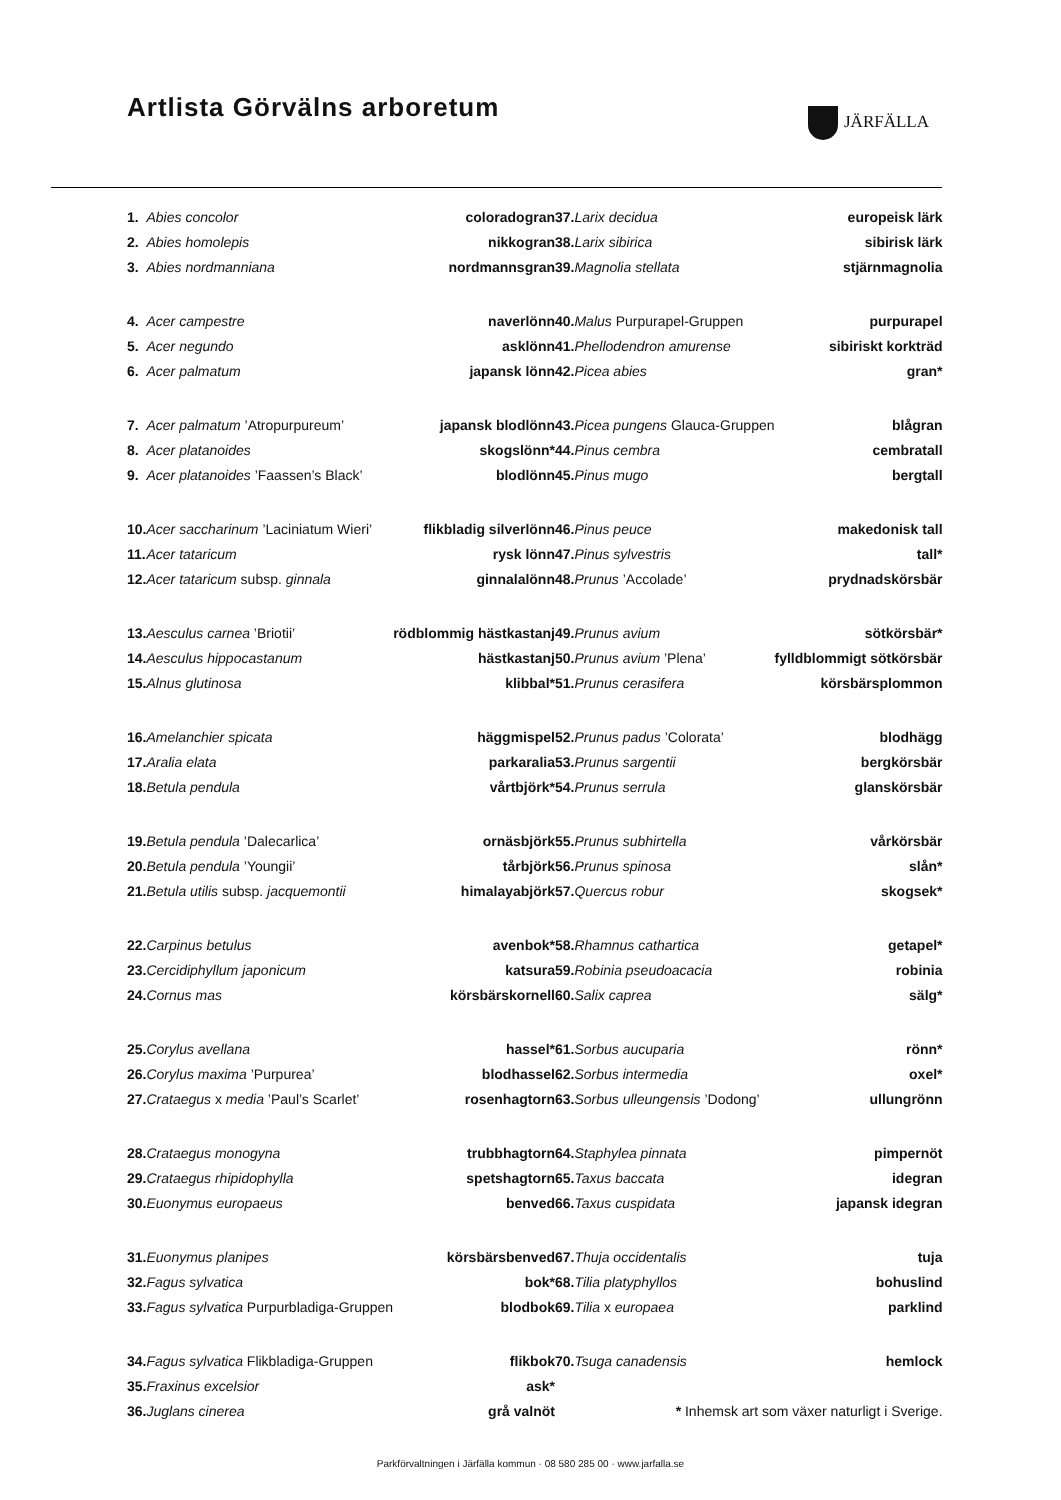Artlista Görvälns arboretum JÄRFÄLLA
| 1. | Abies concolor | coloradogran |
| 2. | Abies homolepis | nikkogran |
| 3. | Abies nordmanniana | nordmannsgran |
| 4. | Acer campestre | naverlönn |
| 5. | Acer negundo | asklönn |
| 6. | Acer palmatum | japansk lönn |
| 7. | Acer palmatum ’Atropurpureum’ | japansk blodlönn |
| 8. | Acer platanoides | skogslönn* |
| 9. | Acer platanoides ’Faassen’s Black’ | blodlönn |
| 10. | Acer saccharinum ’Laciniatum Wieri’ | flikbladig silverlönn |
| 11. | Acer tataricum | rysk lönn |
| 12. | Acer tataricum subsp. ginnala | ginnalalönn |
| 13. | Aesculus carnea ’Briotii’ | rödblommig hästkastanj |
| 14. | Aesculus hippocastanum | hästkastanj |
| 15. | Alnus glutinosa | klibbal* |
| 16. | Amelanchier spicata | häggmispel |
| 17. | Aralia elata | parkaralia |
| 18. | Betula pendula | vårtbjörk* |
| 19. | Betula pendula ’Dalecarlica’ | ornäsbjörk |
| 20. | Betula pendula ’Youngii’ | tårbjörk |
| 21. | Betula utilis subsp. jacquemontii | himalayabjörk |
| 22. | Carpinus betulus | avenbok* |
| 23. | Cercidiphyllum japonicum | katsura |
| 24. | Cornus mas | körsbärskornell |
| 25. | Corylus avellana | hassel* |
| 26. | Corylus maxima ’Purpurea’ | blodhassel |
| 27. | Crataegus x media ’Paul’s Scarlet’ | rosenhagtorn |
| 28. | Crataegus monogyna | trubbhagtorn |
| 29. | Crataegus rhipidophylla | spetshagtorn |
| 30. | Euonymus europaeus | benved |
| 31. | Euonymus planipes | körsbärsbenved |
| 32. | Fagus sylvatica | bok* |
| 33. | Fagus sylvatica Purpurbladiga-Gruppen | blodbok |
| 34. | Fagus sylvatica Flikbladiga-Gruppen | flikbok |
| 35. | Fraxinus excelsior | ask* |
| 36. | Juglans cinerea | grå valnöt |
| 37. | Larix decidua | europeisk lärk |
| 38. | Larix sibirica | sibirisk lärk |
| 39. | Magnolia stellata | stjärnmagnolia |
| 40. | Malus Purpurapel-Gruppen | purpurapel |
| 41. | Phellodendron amurense | sibiriskt korkträd |
| 42. | Picea abies | gran* |
| 43. | Picea pungens Glauca-Gruppen | blågran |
| 44. | Pinus cembra | cembratall |
| 45. | Pinus mugo | bergtall |
| 46. | Pinus peuce | makedonisk tall |
| 47. | Pinus sylvestris | tall* |
| 48. | Prunus ’Accolade’ | prydnadskörsbär |
| 49. | Prunus avium | sötkörsbär* |
| 50. | Prunus avium ’Plena’ | fylldblommigt sötkörsbär |
| 51. | Prunus cerasifera | körsbärsplommon |
| 52. | Prunus padus ’Colorata’ | blodhägg |
| 53. | Prunus sargentii | bergkörsbär |
| 54. | Prunus serrula | glanskörsbär |
| 55. | Prunus subhirtella | vårkörsbär |
| 56. | Prunus spinosa | slån* |
| 57. | Quercus robur | skogsek* |
| 58. | Rhamnus cathartica | getapel* |
| 59. | Robinia pseudoacacia | robinia |
| 60. | Salix caprea | sälg* |
| 61. | Sorbus aucuparia | rönn* |
| 62. | Sorbus intermedia | oxel* |
| 63. | Sorbus ulleungensis ’Dodong’ | ullungrönn |
| 64. | Staphylea pinnata | pimpernöt |
| 65. | Taxus baccata | idegran |
| 66. | Taxus cuspidata | japansk idegran |
| 67. | Thuja occidentalis | tuja |
| 68. | Tilia platyphyllos | bohuslind |
| 69. | Tilia x europaea | parklind |
| 70. | Tsuga canadensis | hemlock |
| * Inhemsk art som växer naturligt i Sverige. | | |
Parkförvaltningen i Järfälla kommun · 08 580 285 00 · www.jarfalla.se